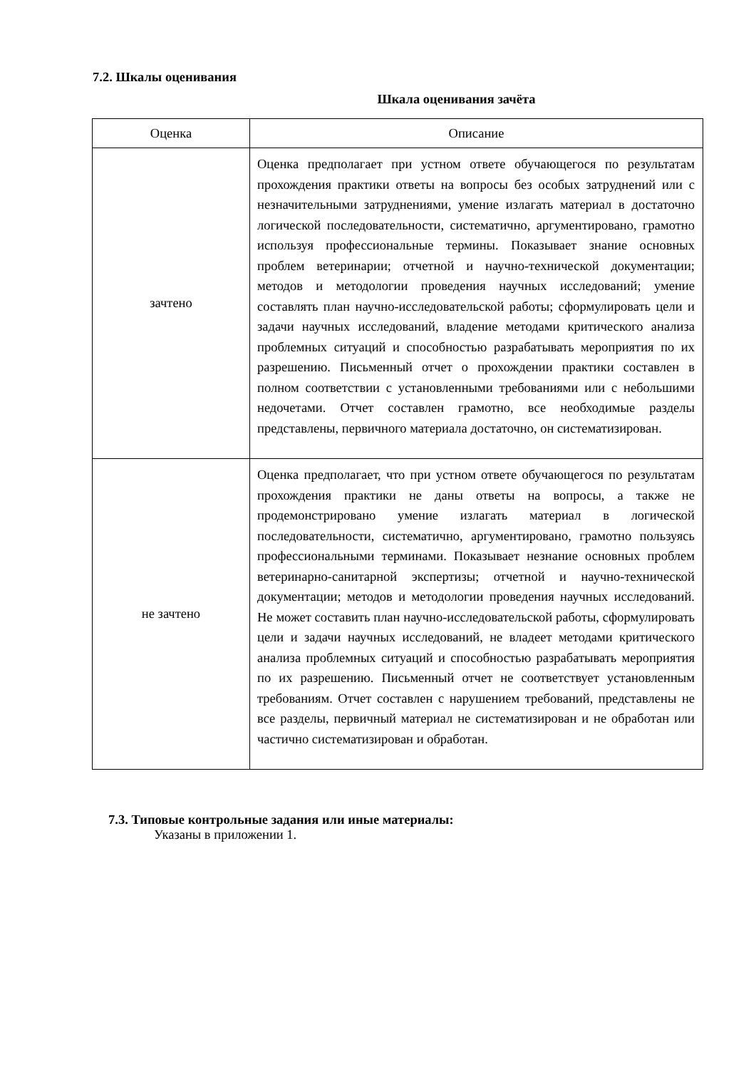7.2. Шкалы оценивания
Шкала оценивания зачёта
| Оценка | Описание |
| --- | --- |
| зачтено | Оценка предполагает при устном ответе обучающегося по результатам прохождения практики ответы на вопросы без особых затруднений или с незначительными затруднениями, умение излагать материал в достаточно логической последовательности, систематично, аргументировано, грамотно используя профессиональные термины. Показывает знание основных проблем ветеринарии; отчетной и научно-технической документации; методов и методологии проведения научных исследований; умение составлять план научно-исследовательской работы; сформулировать цели и задачи научных исследований, владение методами критического анализа проблемных ситуаций и способностью разрабатывать мероприятия по их разрешению. Письменный отчет о прохождении практики составлен в полном соответствии с установленными требованиями или с небольшими недочетами. Отчет составлен грамотно, все необходимые разделы представлены, первичного материала достаточно, он систематизирован. |
| не зачтено | Оценка предполагает, что при устном ответе обучающегося по результатам прохождения практики не даны ответы на вопросы, а также не продемонстрировано умение излагать материал в логической последовательности, систематично, аргументировано, грамотно пользуясь профессиональными терминами. Показывает незнание основных проблем ветеринарно-санитарной экспертизы; отчетной и научно-технической документации; методов и методологии проведения научных исследований. Не может составить план научно-исследовательской работы, сформулировать цели и задачи научных исследований, не владеет методами критического анализа проблемных ситуаций и способностью разрабатывать мероприятия по их разрешению. Письменный отчет не соответствует установленным требованиям. Отчет составлен с нарушением требований, представлены не все разделы, первичный материал не систематизирован и не обработан или частично систематизирован и обработан. |
7.3. Типовые контрольные задания или иные материалы:
Указаны в приложении 1.